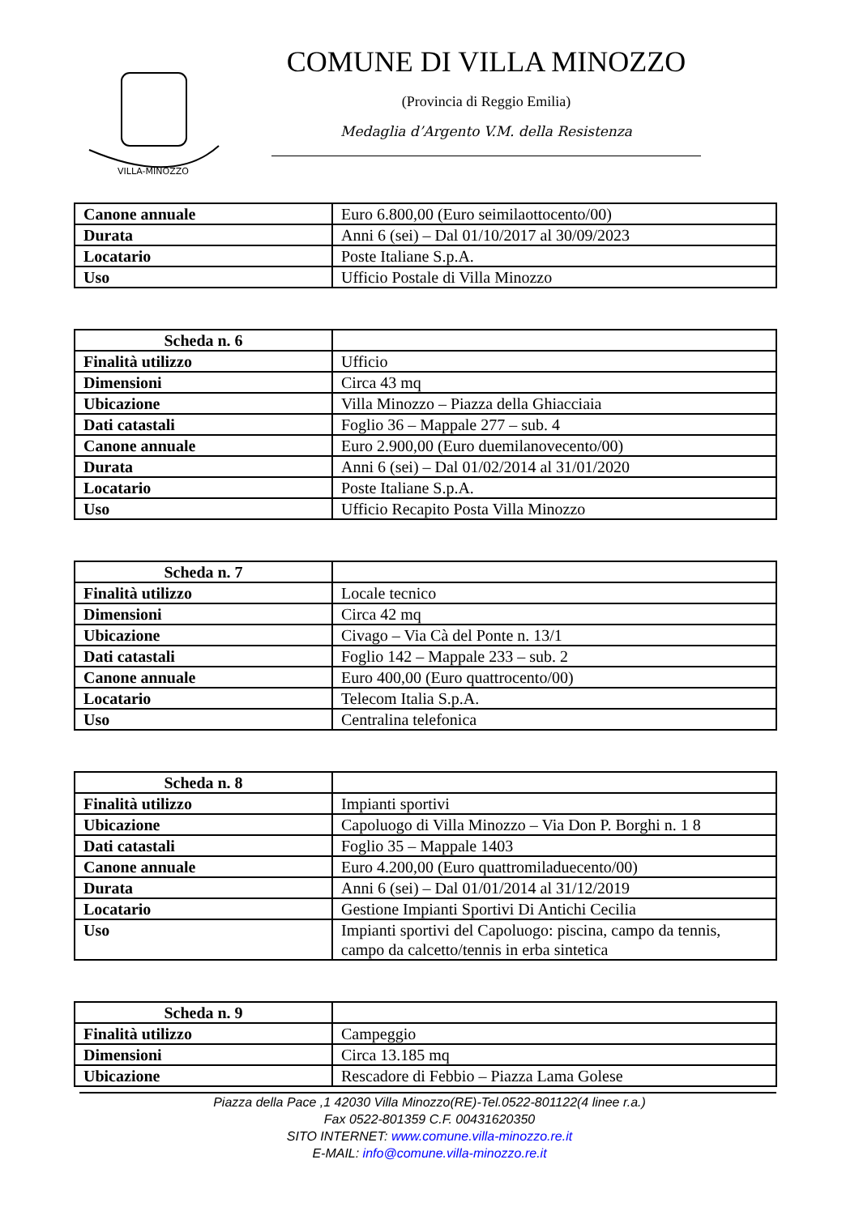VILLA-MINOZZO
COMUNE DI VILLA MINOZZO
(Provincia di Reggio Emilia)
Medaglia d’Argento V.M. della Resistenza
| Canone annuale | Euro 6.800,00 (Euro seimilaottocento/00) |
| Durata | Anni 6 (sei) – Dal 01/10/2017 al 30/09/2023 |
| Locatario | Poste Italiane S.p.A. |
| Uso | Ufficio Postale di Villa Minozzo |
| Scheda n. 6 | |
| Finalità utilizzo | Ufficio |
| Dimensioni | Circa 43 mq |
| Ubicazione | Villa Minozzo – Piazza della Ghiacciaia |
| Dati catastali | Foglio 36 – Mappale 277 – sub. 4 |
| Canone annuale | Euro 2.900,00 (Euro duemilanovecento/00) |
| Durata | Anni 6 (sei) – Dal 01/02/2014 al 31/01/2020 |
| Locatario | Poste Italiane S.p.A. |
| Uso | Ufficio Recapito Posta Villa Minozzo |
| Scheda n. 7 | |
| Finalità utilizzo | Locale tecnico |
| Dimensioni | Circa 42 mq |
| Ubicazione | Civago – Via Cà del Ponte n. 13/1 |
| Dati catastali | Foglio 142 – Mappale 233 – sub. 2 |
| Canone annuale | Euro 400,00 (Euro quattrocento/00) |
| Locatario | Telecom Italia S.p.A. |
| Uso | Centralina telefonica |
| Scheda n. 8 | |
| Finalità utilizzo | Impianti sportivi |
| Ubicazione | Capoluogo di Villa Minozzo – Via Don P. Borghi n. 1 8 |
| Dati catastali | Foglio 35 – Mappale 1403 |
| Canone annuale | Euro 4.200,00 (Euro quattromiladuecento/00) |
| Durata | Anni 6 (sei) – Dal 01/01/2014 al 31/12/2019 |
| Locatario | Gestione Impianti Sportivi Di Antichi Cecilia |
| Uso | Impianti sportivi del Capoluogo: piscina, campo da tennis, campo da calcetto/tennis in erba sintetica |
| Scheda n. 9 | |
| Finalità utilizzo | Campeggio |
| Dimensioni | Circa 13.185 mq |
| Ubicazione | Rescadore di Febbio – Piazza Lama Golese |
Piazza della Pace ,1 42030 Villa Minozzo(RE)-Tel.0522-801122(4 linee r.a.)
Fax 0522-801359 C.F. 00431620350
SITO INTERNET: www.comune.villa-minozzo.re.it
E-MAIL: info@comune.villa-minozzo.re.it